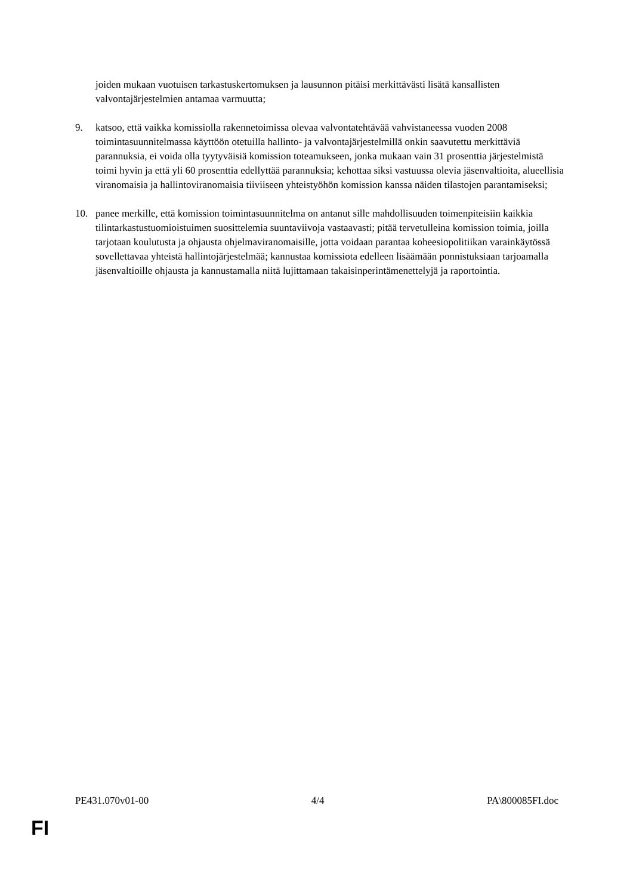joiden mukaan vuotuisen tarkastuskertomuksen ja lausunnon pitäisi merkittävästi lisätä kansallisten valvontajärjestelmien antamaa varmuutta;
9. katsoo, että vaikka komissiolla rakennetoimissa olevaa valvontatehtävää vahvistaneessa vuoden 2008 toimintasuunnitelmassa käyttöön otetuilla hallinto- ja valvontajärjestelmillä onkin saavutettu merkittäviä parannuksia, ei voida olla tyytyväisiä komission toteamukseen, jonka mukaan vain 31 prosenttia järjestelmistä toimi hyvin ja että yli 60 prosenttia edellyttää parannuksia; kehottaa siksi vastuussa olevia jäsenvaltioita, alueellisia viranomaisia ja hallintoviranomaisia tiiviiseen yhteistyöhön komission kanssa näiden tilastojen parantamiseksi;
10. panee merkille, että komission toimintasuunnitelma on antanut sille mahdollisuuden toimenpiteisiin kaikkia tilintarkastustuomioistuimen suosittelemia suuntaviivoja vastaavasti; pitää tervetulleina komission toimia, joilla tarjotaan koulutusta ja ohjausta ohjelmaviranomaisille, jotta voidaan parantaa koheesiopolitiikan varainkäytössä sovellettavaa yhteistä hallintojärjestelmää; kannustaa komissiota edelleen lisäämään ponnistuksiaan tarjoamalla jäsenvaltioille ohjausta ja kannustamalla niitä lujittamaan takaisinperintämenettelyjä ja raportointia.
PE431.070v01-00 4/4 PA\800085FI.doc
FI